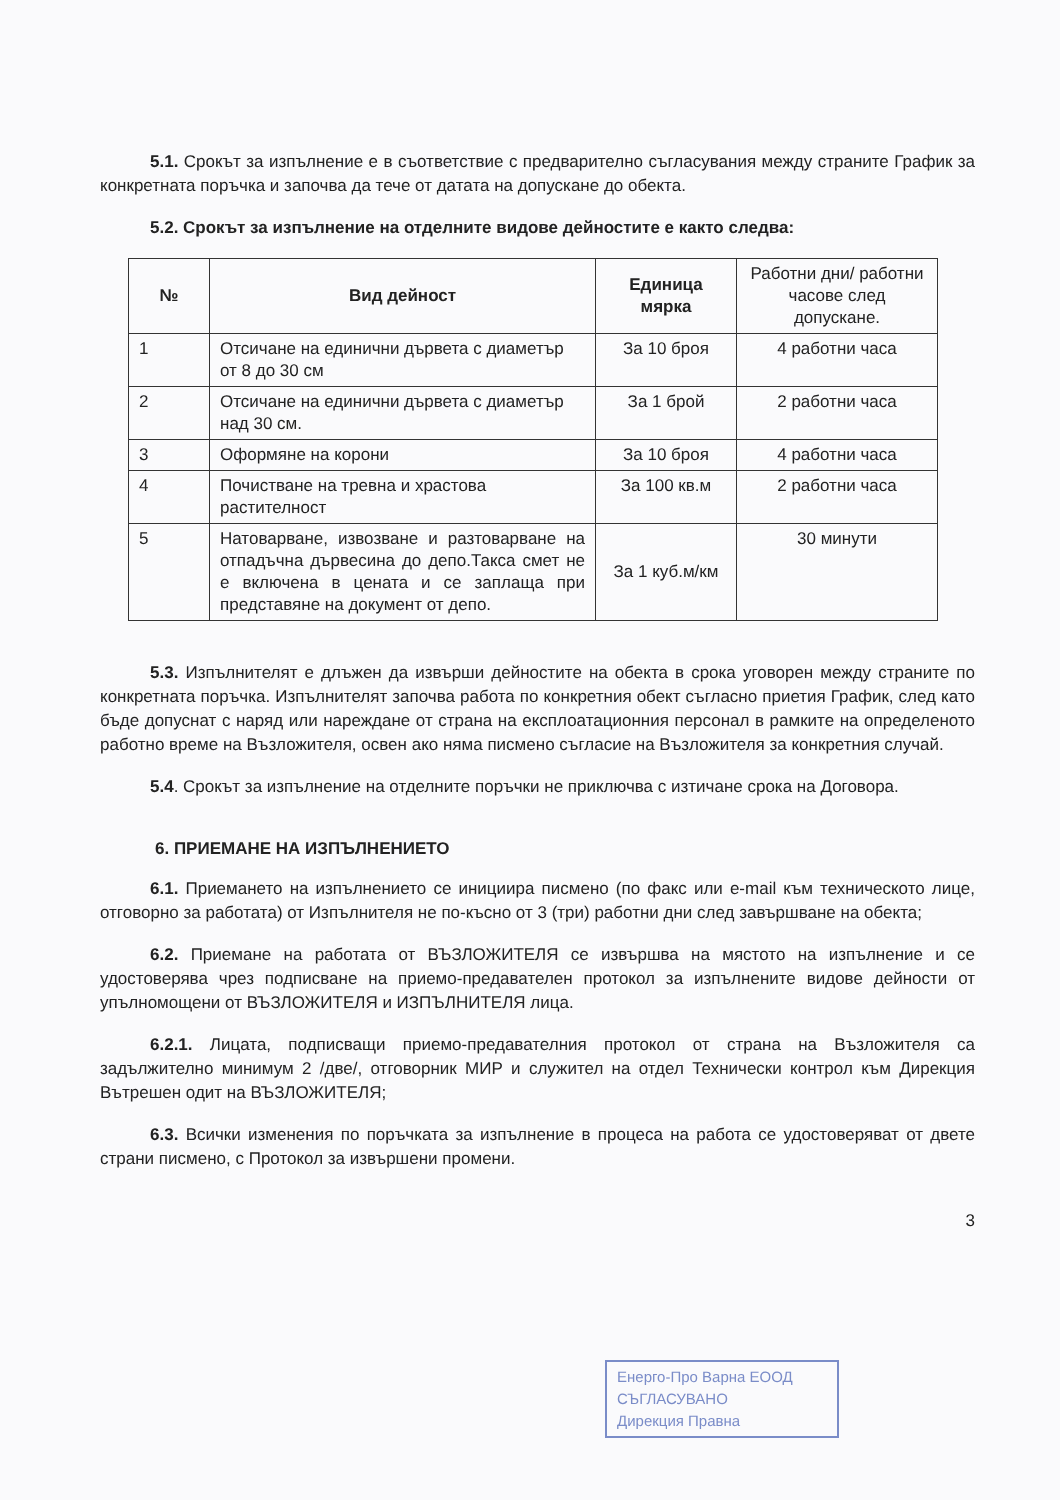5.1. Срокът за изпълнение е в съответствие с предварително съгласувания между страните График за конкретната поръчка и започва да тече от датата на допускане до обекта.
5.2. Срокът за изпълнение на отделните видове дейностите е както следва:
| № | Вид дейност | Единица мярка | Работни дни/ работни часове след допускане. |
| --- | --- | --- | --- |
| 1 | Отсичане на единични дървета с диаметър от 8 до 30 см | За 10 броя | 4 работни часа |
| 2 | Отсичане на единични дървета с диаметър над 30 см. | За 1 брой | 2 работни часа |
| 3 | Оформяне на корони | За 10 броя | 4 работни часа |
| 4 | Почистване на тревна и храстова растителност | За 100 кв.м | 2 работни часа |
| 5 | Натоварване, извозване и разтоварване на отпадъчна дървесина до депо.Такса смет не е включена в цената и се заплаща при представяне на документ от депо. | За 1 куб.м/км | 30 минути |
5.3. Изпълнителят е длъжен да извърши дейностите на обекта в срока уговорен между страните по конкретната поръчка. Изпълнителят започва работа по конкретния обект съгласно приетия График, след като бъде допуснат с наряд или нареждане от страна на експлоатационния персонал в рамките на определеното работно време на Възложителя, освен ако няма писмено съгласие на Възложителя за конкретния случай.
5.4. Срокът за изпълнение на отделните поръчки не приключва с изтичане срока на Договора.
6. ПРИЕМАНЕ НА ИЗПЪЛНЕНИЕТО
6.1. Приемането на изпълнението се инициира писмено (по факс или e-mail към техническото лице, отговорно за работата) от Изпълнителя не по-късно от 3 (три) работни дни след завършване на обекта;
6.2. Приемане на работата от ВЪЗЛОЖИТЕЛЯ се извършва на мястото на изпълнение и се удостоверява чрез подписване на приемо-предавателен протокол за изпълнените видове дейности от упълномощени от ВЪЗЛОЖИТЕЛЯ и ИЗПЪЛНИТЕЛЯ лица.
6.2.1. Лицата, подписващи приемо-предавателния протокол от страна на Възложителя са задължително минимум 2 /две/, отговорник МИР и служител на отдел Технически контрол към Дирекция Вътрешен одит на ВЪЗЛОЖИТЕЛЯ;
6.3. Всички изменения по поръчката за изпълнение в процеса на работа се удостоверяват от двете страни писмено, с Протокол за извършени промени.
3
Енерго-Про Варна ЕООД
СЪГЛАСУВАНО
Дирекция Правна